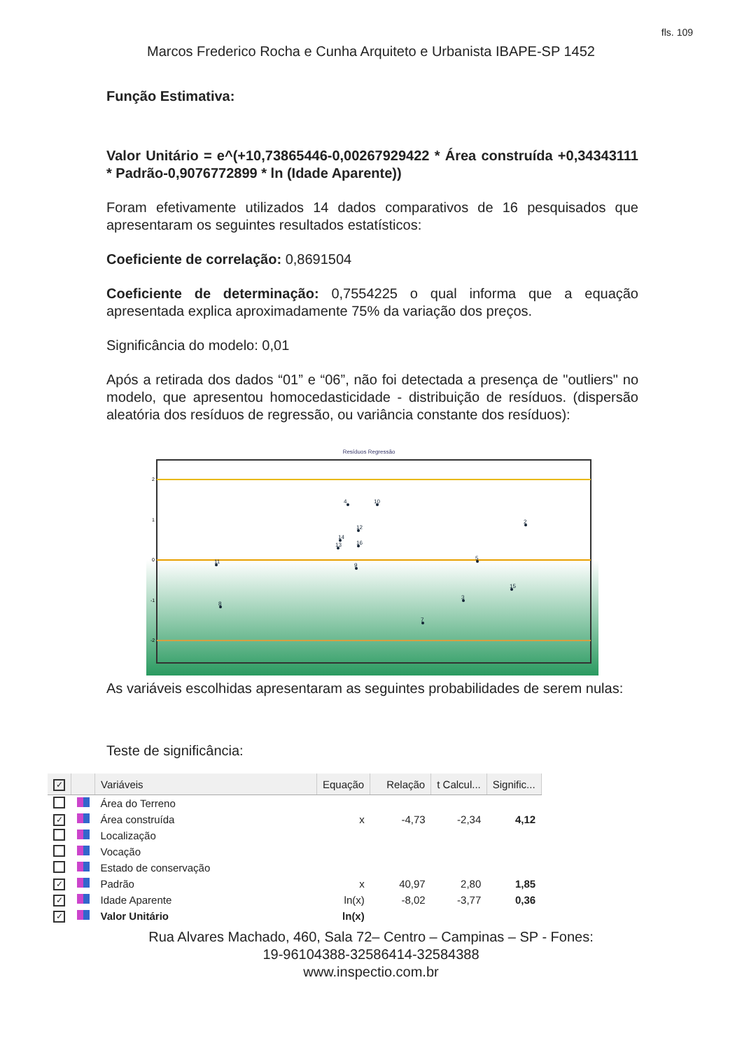fls. 109
Marcos Frederico Rocha e Cunha Arquiteto e Urbanista IBAPE-SP 1452
Função Estimativa:
Valor Unitário = e^(+10,73865446-0,00267929422 * Área construída +0,34343111 * Padrão-0,9076772899 * ln (Idade Aparente))
Foram efetivamente utilizados 14 dados comparativos de 16 pesquisados que apresentaram os seguintes resultados estatísticos:
Coeficiente de correlação: 0,8691504
Coeficiente de determinação: 0,7554225 o qual informa que a equação apresentada explica aproximadamente 75% da variação dos preços.
Significância do modelo: 0,01
Após a retirada dos dados “01” e “06”, não foi detectada a presença de "outliers" no modelo, que apresentou homocedasticidade - distribuição de resíduos. (dispersão aleatória dos resíduos de regressão, ou variância constante dos resíduos):
Resíduos Regressão
2
1
0
-1
-2
4
10
12
14
16
13
9
11
8
7
3
5
15
2
As variáveis escolhidas apresentaram as seguintes probabilidades de serem nulas:
Teste de significância:
| ✓ | | Variáveis | Equação | Relação | t Calcul... | Signific... |
| --- | --- | --- | --- | --- | --- | --- |
| | | Área do Terreno | | | | |
| ✓ | | Área construída | x | -4,73 | -2,34 | 4,12 |
| | | Localização | | | | |
| | | Vocação | | | | |
| | | Estado de conservação | | | | |
| ✓ | | Padrão | x | 40,97 | 2,80 | 1,85 |
| ✓ | | Idade Aparente | ln(x) | -8,02 | -3,77 | 0,36 |
| ✓ | | Valor Unitário | ln(x) | | | |
Rua Alvares Machado, 460, Sala 72– Centro – Campinas – SP - Fones:
19-96104388-32586414-32584388
www.inspectio.com.br